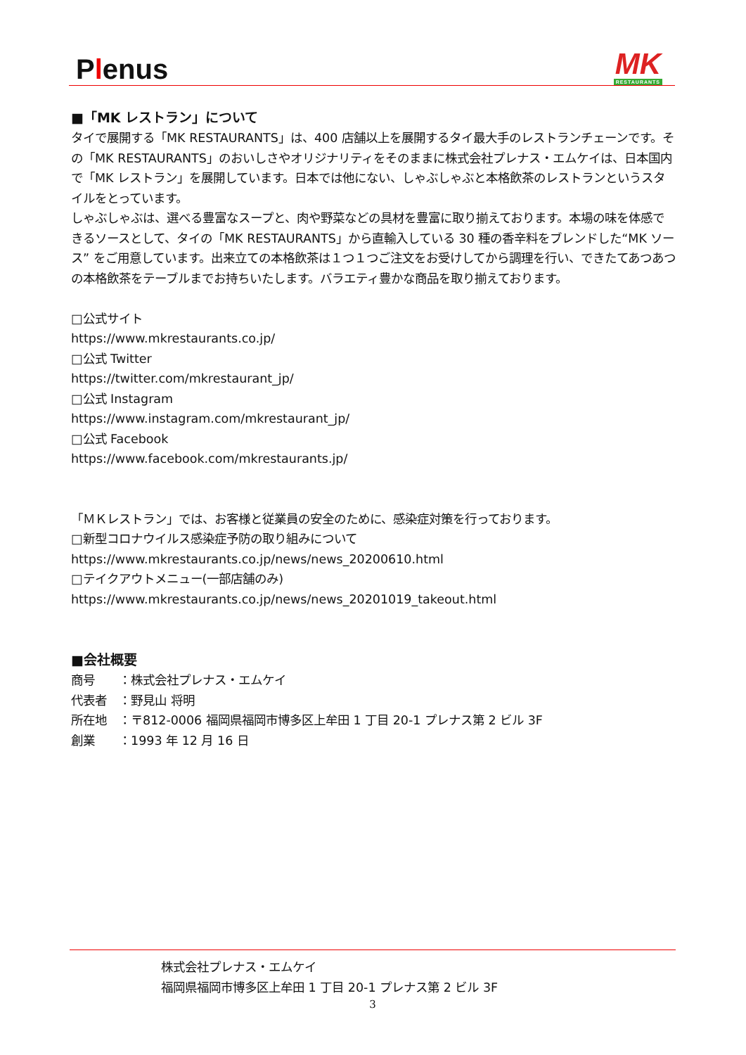Plenus
MK
RESTAURANTS
■「MK レストラン」について
タイで展開する「MK RESTAURANTS」は、400 店舗以上を展開するタイ最大手のレストランチェーンです。その「MK RESTAURANTS」のおいしさやオリジナリティをそのままに株式会社プレナス・エムケイは、日本国内で「MK レストラン」を展開しています。日本では他にない、しゃぶしゃぶと本格飲茶のレストランというスタイルをとっています。
しゃぶしゃぶは、選べる豊富なスープと、肉や野菜などの具材を豊富に取り揃えております。本場の味を体感できるソースとして、タイの「MK RESTAURANTS」から直輸入している 30 種の香辛料をブレンドした“MK ソース” をご用意しています。出来立ての本格飲茶は１つ１つご注文をお受けしてから調理を行い、できたてあつあつの本格飲茶をテーブルまでお持ちいたします。バラエティ豊かな商品を取り揃えております。
□公式サイト
https://www.mkrestaurants.co.jp/
□公式 Twitter
https://twitter.com/mkrestaurant_jp/
□公式 Instagram
https://www.instagram.com/mkrestaurant_jp/
□公式 Facebook
https://www.facebook.com/mkrestaurants.jp/
「ＭＫレストラン」では、お客様と従業員の安全のために、感染症対策を行っております。
□新型コロナウイルス感染症予防の取り組みについて
https://www.mkrestaurants.co.jp/news/news_20200610.html
□テイクアウトメニュー(一部店舗のみ)
https://www.mkrestaurants.co.jp/news/news_20201019_takeout.html
■会社概要
商号　　：株式会社プレナス・エムケイ
代表者　：野見山 将明
所在地　：〒812-0006 福岡県福岡市博多区上牟田 1 丁目 20-1 プレナス第 2 ビル 3F
創業　　：1993 年 12 月 16 日
株式会社プレナス・エムケイ
福岡県福岡市博多区上牟田 1 丁目 20-1 プレナス第 2 ビル 3F
3